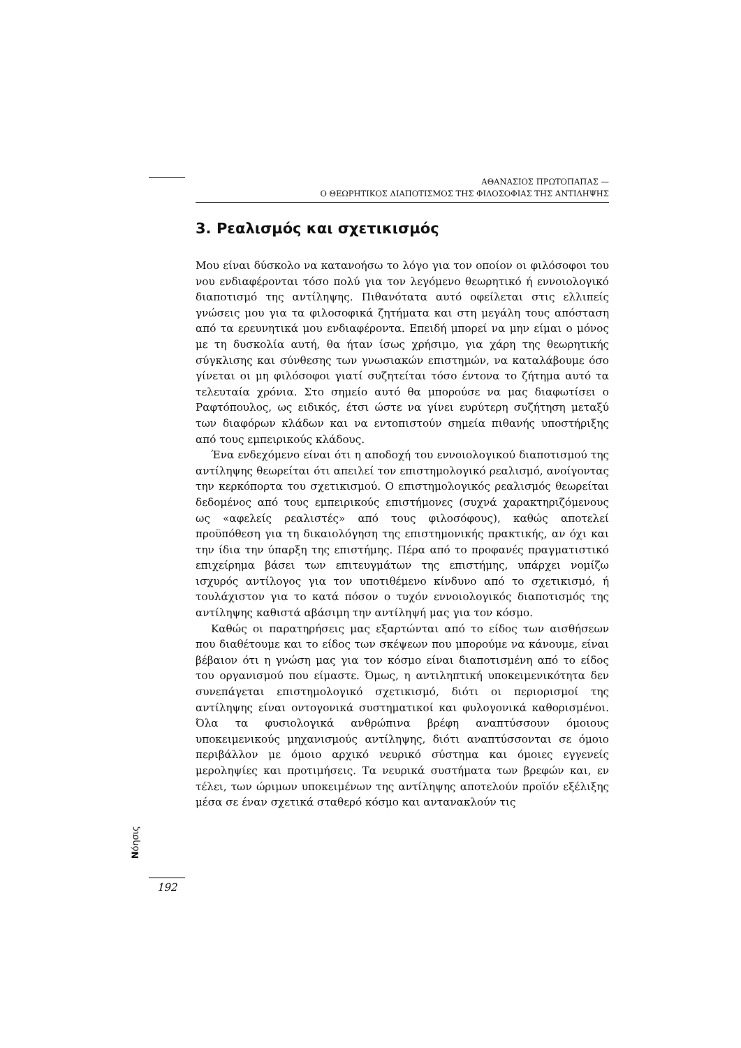ΑΘΑΝΑΣΙΟΣ ΠΡΩΤΟΠΑΠΑΣ —
Ο ΘΕΩΡΗΤΙΚΟΣ ΔΙΑΠΟΤΙΣΜΟΣ ΤΗΣ ΦΙΛΟΣΟΦΙΑΣ ΤΗΣ ΑΝΤΙΛΗΨΗΣ
3. Ρεαλισμός και σχετικισμός
Μου είναι δύσκολο να κατανοήσω το λόγο για τον οποίον οι φιλόσοφοι του νου ενδιαφέρονται τόσο πολύ για τον λεγόμενο θεωρητικό ή εννοιολογικό διαποτισμό της αντίληψης. Πιθανότατα αυτό οφείλεται στις ελλιπείς γνώσεις μου για τα φιλοσοφικά ζητήματα και στη μεγάλη τους απόσταση από τα ερευνητικά μου ενδιαφέροντα. Επειδή μπορεί να μην είμαι ο μόνος με τη δυσκολία αυτή, θα ήταν ίσως χρήσιμο, για χάρη της θεωρητικής σύγκλισης και σύνθεσης των γνωσιακών επιστημών, να καταλάβουμε όσο γίνεται οι μη φιλόσοφοι γιατί συζητείται τόσο έντονα το ζήτημα αυτό τα τελευταία χρόνια. Στο σημείο αυτό θα μπορούσε να μας διαφωτίσει ο Ραφτόπουλος, ως ειδικός, έτσι ώστε να γίνει ευρύτερη συζήτηση μεταξύ των διαφόρων κλάδων και να εντοπιστούν σημεία πιθανής υποστήριξης από τους εμπειρικούς κλάδους.
Ένα ενδεχόμενο είναι ότι η αποδοχή του εννοιολογικού διαποτισμού της αντίληψης θεωρείται ότι απειλεί τον επιστημολογικό ρεαλισμό, ανοίγοντας την κερκόπορτα του σχετικισμού. Ο επιστημολογικός ρεαλισμός θεωρείται δεδομένος από τους εμπειρικούς επιστήμονες (συχνά χαρακτηριζόμενους ως «αφελείς ρεαλιστές» από τους φιλοσόφους), καθώς αποτελεί προϋπόθεση για τη δικαιολόγηση της επιστημονικής πρακτικής, αν όχι και την ίδια την ύπαρξη της επιστήμης. Πέρα από το προφανές πραγματιστικό επιχείρημα βάσει των επιτευγμάτων της επιστήμης, υπάρχει νομίζω ισχυρός αντίλογος για τον υποτιθέμενο κίνδυνο από το σχετικισμό, ή τουλάχιστον για το κατά πόσον ο τυχόν εννοιολογικός διαποτισμός της αντίληψης καθιστά αβάσιμη την αντίληψή μας για τον κόσμο.
Καθώς οι παρατηρήσεις μας εξαρτώνται από το είδος των αισθήσεων που διαθέτουμε και το είδος των σκέψεων που μπορούμε να κάνουμε, είναι βέβαιον ότι η γνώση μας για τον κόσμο είναι διαποτισμένη από το είδος του οργανισμού που είμαστε. Όμως, η αντιληπτική υποκειμενικότητα δεν συνεπάγεται επιστημολογικό σχετικισμό, διότι οι περιορισμοί της αντίληψης είναι οντογονικά συστηματικοί και φυλογονικά καθορισμένοι. Όλα τα φυσιολογικά ανθρώπινα βρέφη αναπτύσσουν όμοιους υποκειμενικούς μηχανισμούς αντίληψης, διότι αναπτύσσονται σε όμοιο περιβάλλον με όμοιο αρχικό νευρικό σύστημα και όμοιες εγγενείς μεροληψίες και προτιμήσεις. Τα νευρικά συστήματα των βρεφών και, εν τέλει, των ώριμων υποκειμένων της αντίληψης αποτελούν προϊόν εξέλιξης μέσα σε έναν σχετικά σταθερό κόσμο και αντανακλούν τις
Nόησις
192